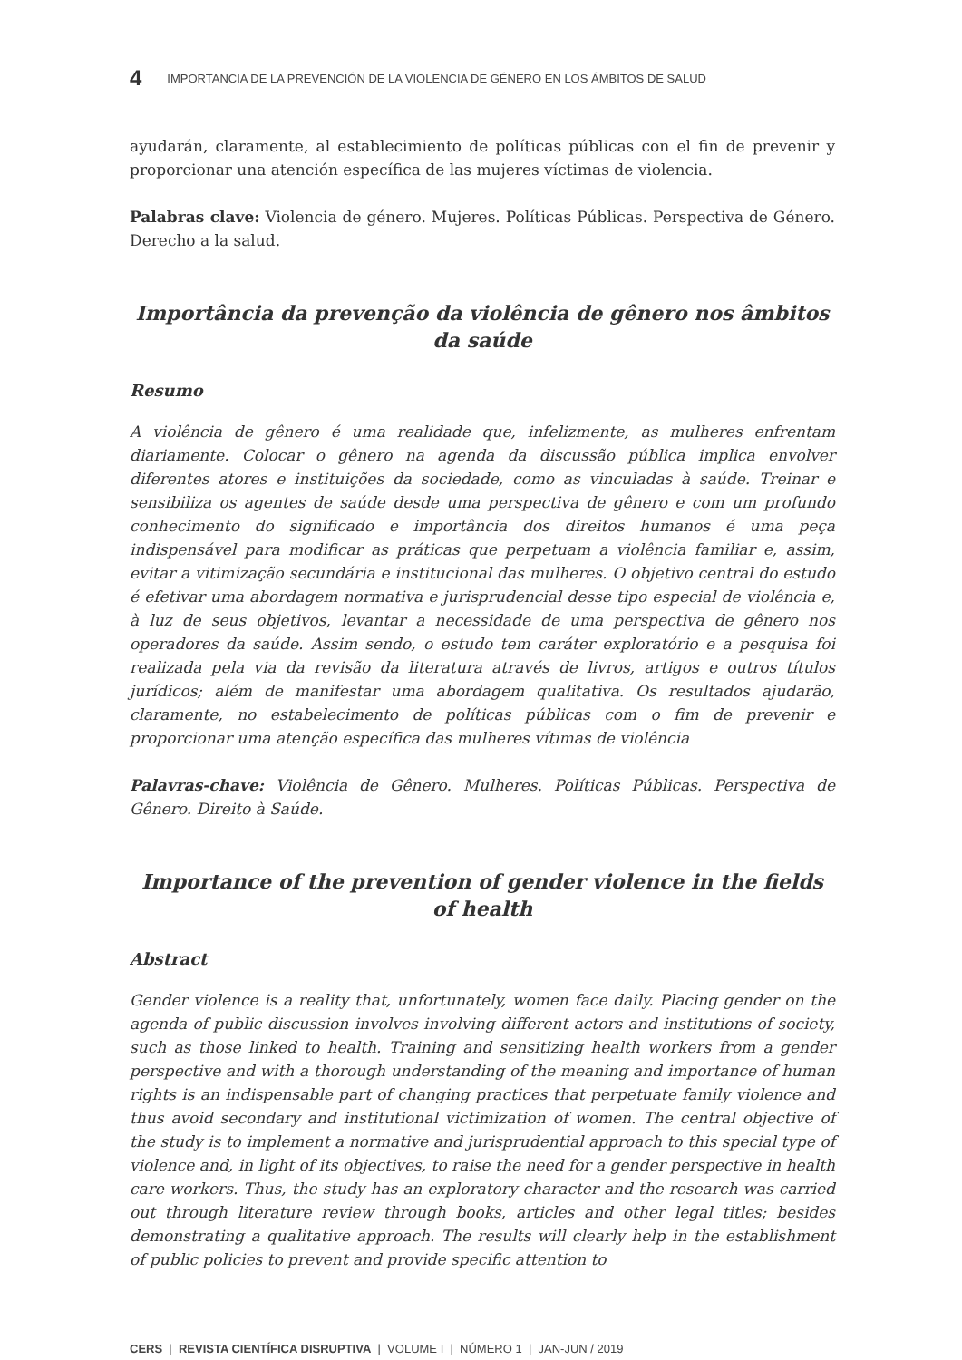4 IMPORTANCIA DE LA PREVENCIÓN DE LA VIOLENCIA DE GÉNERO EN LOS ÁMBITOS DE SALUD
ayudarán, claramente, al establecimiento de políticas públicas con el fin de prevenir y proporcionar una atención específica de las mujeres víctimas de violencia.
Palabras clave: Violencia de género. Mujeres. Políticas Públicas. Perspectiva de Género. Derecho a la salud.
Importância da prevenção da violência de gênero nos âmbitos da saúde
Resumo
A violência de gênero é uma realidade que, infelizmente, as mulheres enfrentam diariamente. Colocar o gênero na agenda da discussão pública implica envolver diferentes atores e instituições da sociedade, como as vinculadas à saúde. Treinar e sensibiliza os agentes de saúde desde uma perspectiva de gênero e com um profundo conhecimento do significado e importância dos direitos humanos é uma peça indispensável para modificar as práticas que perpetuam a violência familiar e, assim, evitar a vitimização secundária e institucional das mulheres. O objetivo central do estudo é efetivar uma abordagem normativa e jurisprudencial desse tipo especial de violência e, à luz de seus objetivos, levantar a necessidade de uma perspectiva de gênero nos operadores da saúde. Assim sendo, o estudo tem caráter exploratório e a pesquisa foi realizada pela via da revisão da literatura através de livros, artigos e outros títulos jurídicos; além de manifestar uma abordagem qualitativa. Os resultados ajudarão, claramente, no estabelecimento de políticas públicas com o fim de prevenir e proporcionar uma atenção específica das mulheres vítimas de violência
Palavras-chave: Violência de Gênero. Mulheres. Políticas Públicas. Perspectiva de Gênero. Direito à Saúde.
Importance of the prevention of gender violence in the fields of health
Abstract
Gender violence is a reality that, unfortunately, women face daily. Placing gender on the agenda of public discussion involves involving different actors and institutions of society, such as those linked to health. Training and sensitizing health workers from a gender perspective and with a thorough understanding of the meaning and importance of human rights is an indispensable part of changing practices that perpetuate family violence and thus avoid secondary and institutional victimization of women. The central objective of the study is to implement a normative and jurisprudential approach to this special type of violence and, in light of its objectives, to raise the need for a gender perspective in health care workers. Thus, the study has an exploratory character and the research was carried out through literature review through books, articles and other legal titles; besides demonstrating a qualitative approach. The results will clearly help in the establishment of public policies to prevent and provide specific attention to
CERS | REVISTA CIENTÍFICA DISRUPTIVA | VOLUME I | NÚMERO 1 | JAN-JUN / 2019